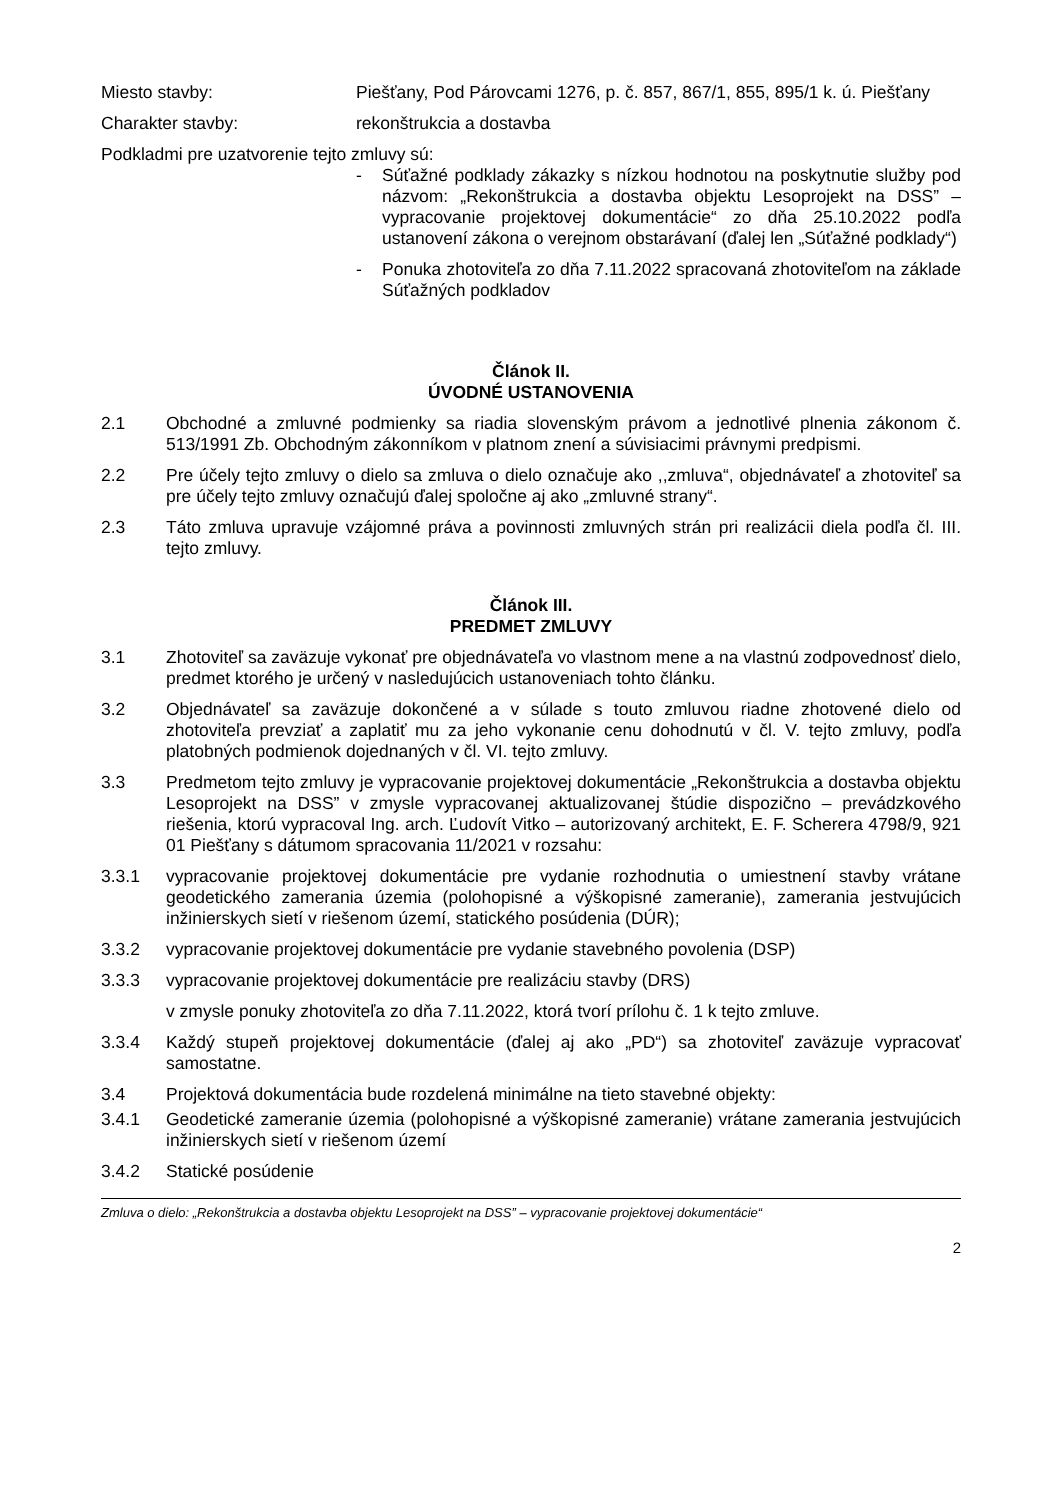Miesto stavby: Piešťany, Pod Párovcami 1276, p. č. 857, 867/1, 855, 895/1 k. ú. Piešťany
Charakter stavby: rekonštrukcia a dostavba
Podkladmi pre uzatvorenie tejto zmluvy sú:
- Súťažné podklady zákazky s nízkou hodnotou na poskytnutie služby pod názvom: „Rekonštrukcia a dostavba objektu Lesoprojekt na DSS” – vypracovanie projektovej dokumentácie“ zo dňa 25.10.2022 podľa ustanovení zákona o verejnom obstarávaní (ďalej len „Súťažné podklady“)
- Ponuka zhotoviteľa zo dňa 7.11.2022 spracovaná zhotoviteľom na základe Súťažných podkladov
Článok II.
ÚVODNÉ USTANOVENIA
2.1 Obchodné a zmluvné podmienky sa riadia slovenským právom a jednotlivé plnenia zákonom č. 513/1991 Zb. Obchodným zákonníkom v platnom znení a súvisiacimi právnymi predpismi.
2.2 Pre účely tejto zmluvy o dielo sa zmluva o dielo označuje ako ,,zmluva“, objednávateľ a zhotoviteľ sa pre účely tejto zmluvy označujú ďalej spoločne aj ako „zmluvné strany“.
2.3 Táto zmluva upravuje vzájomné práva a povinnosti zmluvných strán pri realizácii diela podľa čl. III. tejto zmluvy.
Článok III.
PREDMET ZMLUVY
3.1 Zhotoviteľ sa zaväzuje vykonať pre objednávateľa vo vlastnom mene a na vlastnú zodpovednosť dielo, predmet ktorého je určený v nasledujúcich ustanoveniach tohto článku.
3.2 Objednávateľ sa zaväzuje dokončené a v súlade s touto zmluvou riadne zhotovené dielo od zhotoviteľa prevziať a zaplatiť mu za jeho vykonanie cenu dohodnutú v čl. V. tejto zmluvy, podľa platobných podmienok dojednaných v čl. VI. tejto zmluvy.
3.3 Predmetom tejto zmluvy je vypracovanie projektovej dokumentácie „Rekonštrukcia a dostavba objektu Lesoprojekt na DSS” v zmysle vypracovanej aktualizovanej štúdie dispozično – prevádzkového riešenia, ktorú vypracoval Ing. arch. Ľudovít Vitko – autorizovaný architekt, E. F. Scherera 4798/9, 921 01 Piešťany s dátumom spracovania 11/2021 v rozsahu:
3.3.1 vypracovanie projektovej dokumentácie pre vydanie rozhodnutia o umiestnení stavby vrátane geodetického zamerania územia (polohopisné a výškopisné zameranie), zamerania jestvujúcich inžinierskych sietí v riešenom území, statického posúdenia (DÚR);
3.3.2 vypracovanie projektovej dokumentácie pre vydanie stavebného povolenia (DSP)
3.3.3 vypracovanie projektovej dokumentácie pre realizáciu stavby (DRS)
v zmysle ponuky zhotoviteľa zo dňa 7.11.2022, ktorá tvorí prílohu č. 1 k tejto zmluve.
3.3.4 Každý stupeň projektovej dokumentácie (ďalej aj ako „PD“) sa zhotoviteľ zaväzuje vypracovať samostatne.
3.4 Projektová dokumentácia bude rozdelená minimálne na tieto stavebné objekty:
3.4.1 Geodetické zameranie územia (polohopisné a výškopisné zameranie) vrátane zamerania jestvujúcich inžinierskych sietí v riešenom území
3.4.2 Statické posúdenie
Zmluva o dielo: „Rekonštrukcia a dostavba objektu Lesoprojekt na DSS” – vypracovanie projektovej dokumentácie“
2